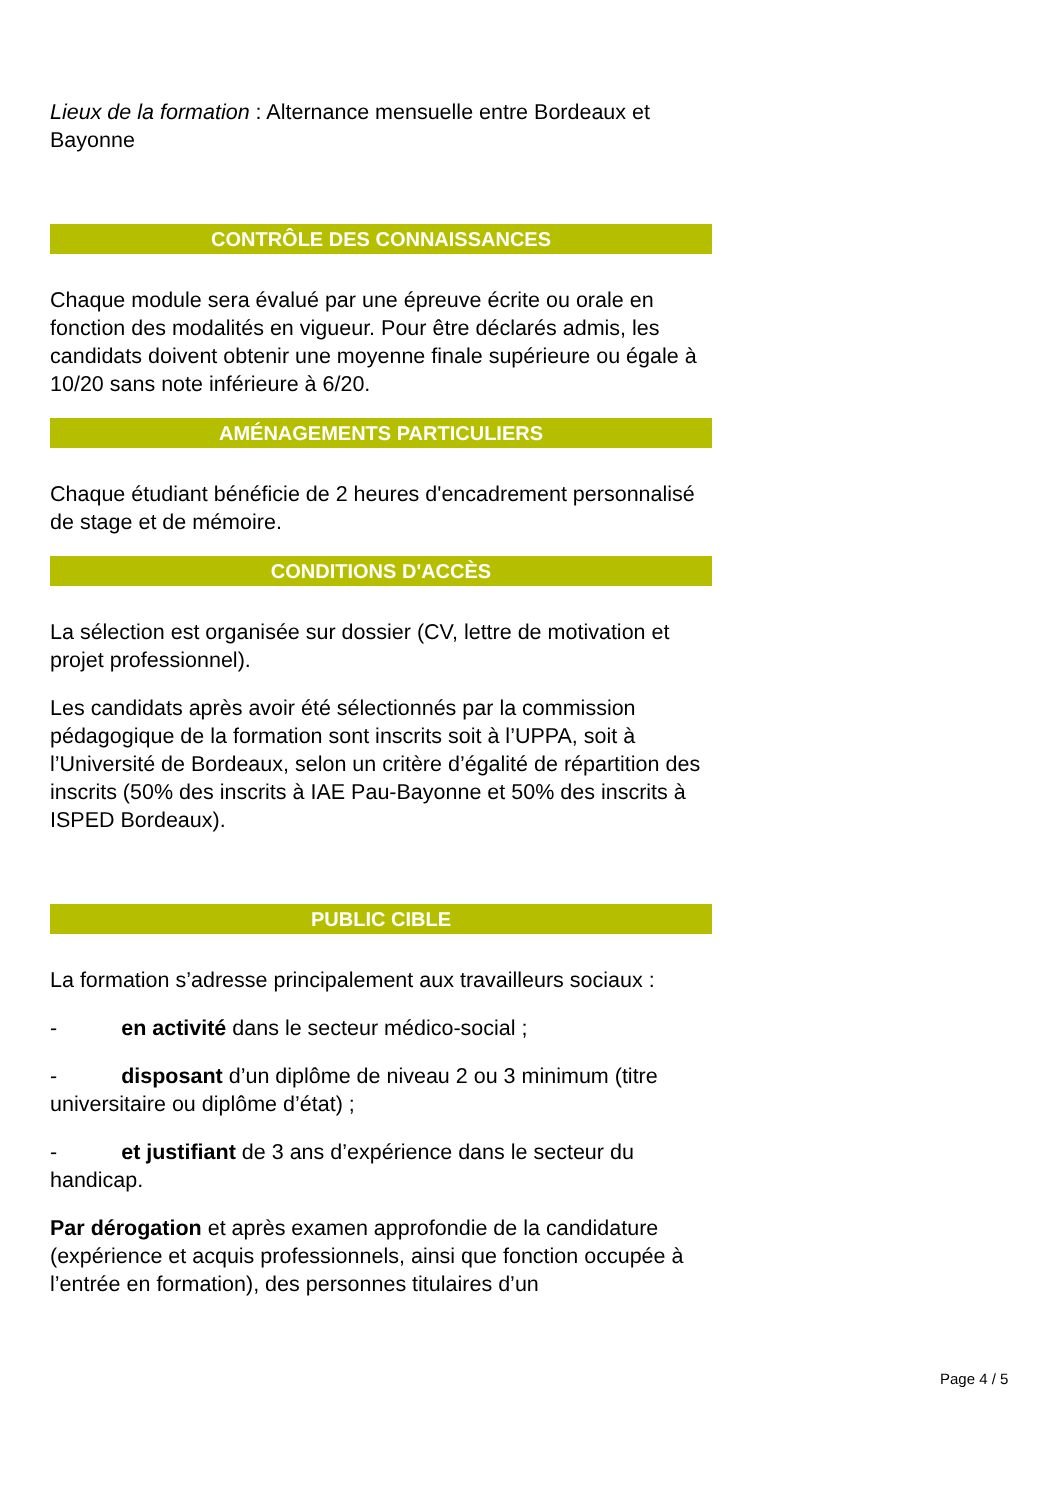Lieux de la formation : Alternance mensuelle entre Bordeaux et Bayonne
CONTRÔLE DES CONNAISSANCES
Chaque module sera évalué par une épreuve écrite ou orale en fonction des modalités en vigueur. Pour être déclarés admis, les candidats doivent obtenir une moyenne finale supérieure ou égale à 10/20 sans note inférieure à 6/20.
AMÉNAGEMENTS PARTICULIERS
Chaque étudiant bénéficie de 2 heures d'encadrement personnalisé de stage et de mémoire.
CONDITIONS D'ACCÈS
La sélection est organisée sur dossier (CV, lettre de motivation et projet professionnel).
Les candidats après avoir été sélectionnés par la commission pédagogique de la formation sont inscrits soit à l’UPPA, soit à l’Université de Bordeaux, selon un critère d’égalité de répartition des inscrits (50% des inscrits à IAE Pau-Bayonne et 50% des inscrits à ISPED Bordeaux).
PUBLIC CIBLE
La formation s’adresse principalement aux travailleurs sociaux :
- en activité dans le secteur médico-social ;
- disposant d’un diplôme de niveau 2 ou 3 minimum (titre universitaire ou diplôme d’état) ;
- et justifiant de 3 ans d’expérience dans le secteur du handicap.
Par dérogation et après examen approfondie de la candidature (expérience et acquis professionnels, ainsi que fonction occupée à l’entrée en formation), des personnes titulaires d’un
Page 4 / 5